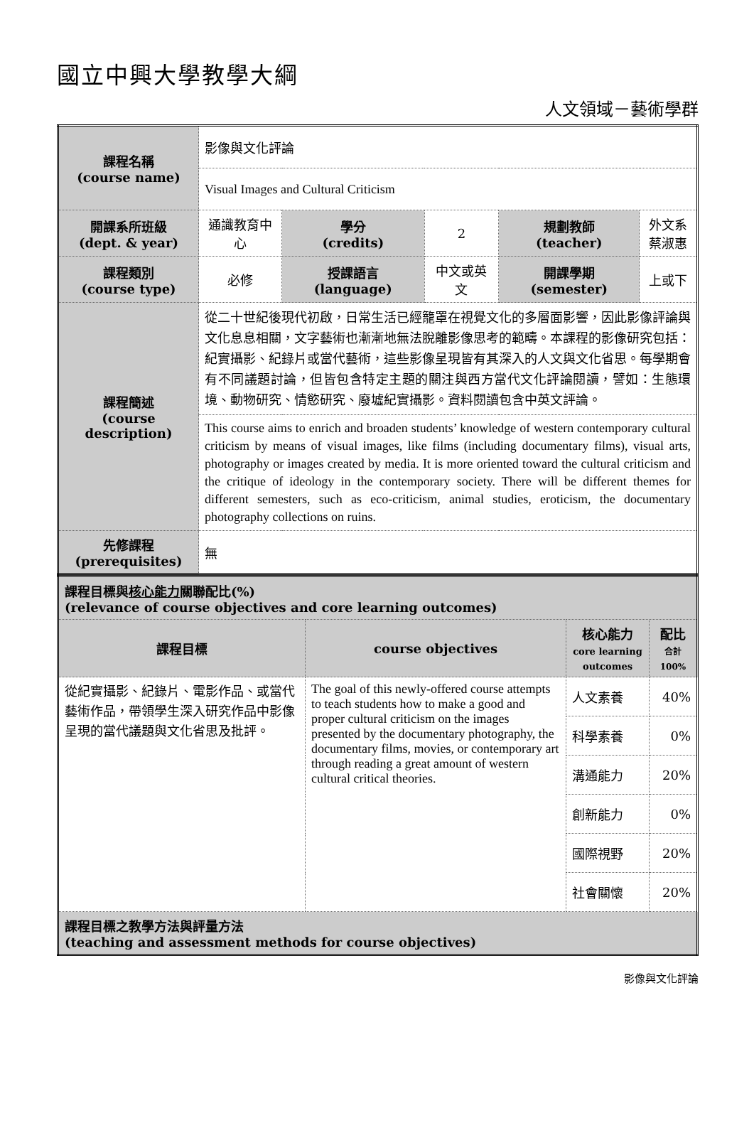國立中興大學教學大綱
人文領域－藝術學群
| 課程名稱 (course name) | 影像與文化評論 | | | | |
| | Visual Images and Cultural Criticism | | | | |
| 開課系所班級 (dept. & year) | 通識教育中心 | 學分 (credits) | 2 | 規劃教師 (teacher) | 外文系 蔡淑惠 |
| 課程類別 (course type) | 必修 | 授課語言 (language) | 中文或英文 | 開課學期 (semester) | 上或下 |
| 課程簡述 (course description) | 從二十世紀後現代初啟，日常生活已經籠罩在視覺文化的多層面影響，因此影像評論與文化息息相關，文字藝術也漸漸地無法脫離影像思考的範疇。本課程的影像研究包括：紀實攝影、紀錄片或當代藝術，這些影像呈現皆有其深入的人文與文化省思。每學期會有不同議題討論，但皆包含特定主題的關注與西方當代文化評論閱讀，譬如：生態環境、動物研究、情慾研究、廢墟紀實攝影。資料閱讀包含中英文評論。 | | | | |
| | This course aims to enrich and broaden students’ knowledge of western contemporary cultural criticism by means of visual images, like films (including documentary films), visual arts, photography or images created by media. It is more oriented toward the cultural criticism and the critique of ideology in the contemporary society. There will be different themes for different semesters, such as eco-criticism, animal studies, eroticism, the documentary photography collections on ruins. | | | | |
| 先修課程 (prerequisites) | 無 | | | | |
| 課程目標與 核心能力 關聯配比(%) (relevance of course objectives and core learning outcomes) | | | |
| 課程目標 | course objectives | 核心能力 core learning outcomes | 配比 合計 100% |
| 從紀實攝影、紀錄片、電影作品、或當代藝術作品，帶領學生深入研究作品中影像呈現的當代議題與文化省思及批評。 | The goal of this newly-offered course attempts to teach students how to make a good and proper cultural criticism on the images presented by the documentary photography, the documentary films, movies, or contemporary art through reading a great amount of western cultural critical theories. | 人文素養 | 40% |
| | | 科學素養 | 0% |
| | | 溝通能力 | 20% |
| | | 創新能力 | 0% |
| | | 國際視野 | 20% |
| | | 社會關懷 | 20% |
| 課程目標之教學方法與評量方法 (teaching and assessment methods for course objectives) | | | |
影像與文化評論